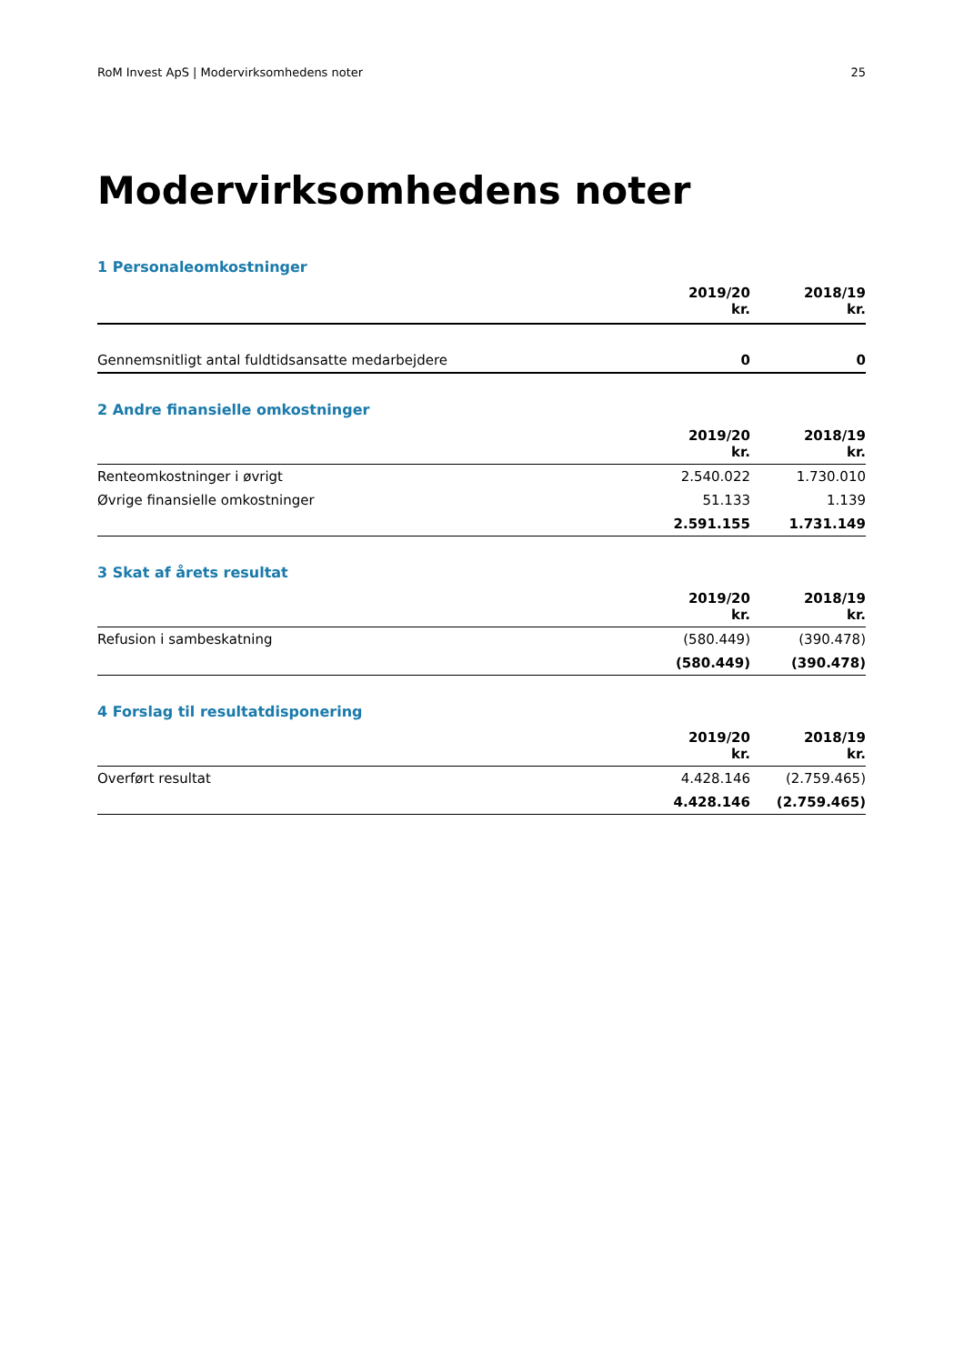RoM Invest ApS | Modervirksomhedens noter 25
Modervirksomhedens noter
1 Personaleomkostninger
| | 2019/20 kr. | 2018/19 kr. |
| --- | --- | --- |
| Gennemsnitligt antal fuldtidsansatte medarbejdere | 0 | 0 |
2 Andre finansielle omkostninger
| | 2019/20 kr. | 2018/19 kr. |
| --- | --- | --- |
| Renteomkostninger i øvrigt | 2.540.022 | 1.730.010 |
| Øvrige finansielle omkostninger | 51.133 | 1.139 |
| | 2.591.155 | 1.731.149 |
3 Skat af årets resultat
| | 2019/20 kr. | 2018/19 kr. |
| --- | --- | --- |
| Refusion i sambeskatning | (580.449) | (390.478) |
| | (580.449) | (390.478) |
4 Forslag til resultatdisponering
| | 2019/20 kr. | 2018/19 kr. |
| --- | --- | --- |
| Overført resultat | 4.428.146 | (2.759.465) |
| | 4.428.146 | (2.759.465) |